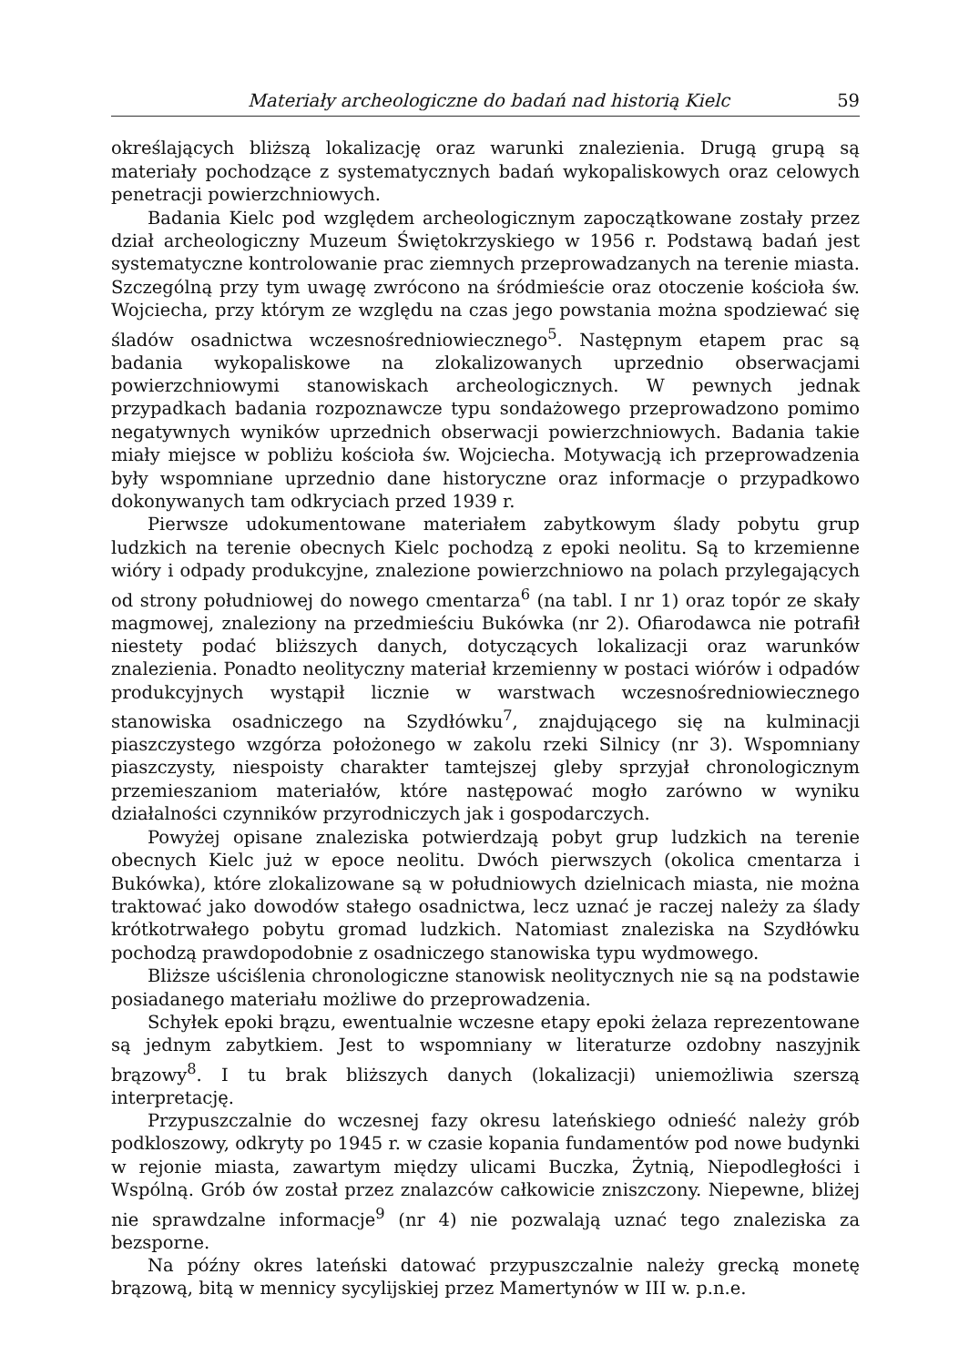Materiały archeologiczne do badań nad historią Kielc 59
określających bliższą lokalizację oraz warunki znalezienia. Drugą grupą są materiały pochodzące z systematycznych badań wykopaliskowych oraz celowych penetracji powierzchniowych.
Badania Kielc pod względem archeologicznym zapoczątkowane zostały przez dział archeologiczny Muzeum Świętokrzyskiego w 1956 r. Podstawą badań jest systematyczne kontrolowanie prac ziemnych przeprowadzanych na terenie miasta. Szczególną przy tym uwagę zwrócono na śródmieście oraz otoczenie kościoła św. Wojciecha, przy którym ze względu na czas jego powstania można spodziewać się śladów osadnictwa wczesnośredniowiecznego<sup>5</sup>. Następnym etapem prac są badania wykopaliskowe na zlokalizowanych uprzednio obserwacjami powierzchniowymi stanowiskach archeologicznych. W pewnych jednak przypadkach badania rozpoznawcze typu sondażowego przeprowadzono pomimo negatywnych wyników uprzednich obserwacji powierzchniowych. Badania takie miały miejsce w pobliżu kościoła św. Wojciecha. Motywacją ich przeprowadzenia były wspomniane uprzednio dane historyczne oraz informacje o przypadkowo dokonywanych tam odkryciach przed 1939 r.
Pierwsze udokumentowane materiałem zabytkowym ślady pobytu grup ludzkich na terenie obecnych Kielc pochodzą z epoki neolitu. Są to krzemienne wióry i odpady produkcyjne, znalezione powierzchniowo na polach przylegających od strony południowej do nowego cmentarza<sup>6</sup> (na tabl. I nr 1) oraz topór ze skały magmowej, znaleziony na przedmieściu Bukówka (nr 2). Ofiarodawca nie potrafił niestety podać bliższych danych, dotyczących lokalizacji oraz warunków znalezienia. Ponadto neolityczny materiał krzemienny w postaci wiórów i odpadów produkcyjnych wystąpił licznie w warstwach wczesnośredniowiecznego stanowiska osadniczego na Szydłówku<sup>7</sup>, znajdującego się na kulminacji piaszczystego wzgórza położonego w zakolu rzeki Silnicy (nr 3). Wspomniany piaszczysty, niespoisty charakter tamtejszej gleby sprzyjał chronologicznym przemieszaniom materiałów, które następować mogło zarówno w wyniku działalności czynników przyrodniczych jak i gospodarczych.
Powyżej opisane znaleziska potwierdzają pobyt grup ludzkich na terenie obecnych Kielc już w epoce neolitu. Dwóch pierwszych (okolica cmentarza i Bukówka), które zlokalizowane są w południowych dzielnicach miasta, nie można traktować jako dowodów stałego osadnictwa, lecz uznać je raczej należy za ślady krótkotrwałego pobytu gromad ludzkich. Natomiast znaleziska na Szydłówku pochodzą prawdopodobnie z osadniczego stanowiska typu wydmowego.
Bliższe uściślenia chronologiczne stanowisk neolitycznych nie są na podstawie posiadanego materiału możliwe do przeprowadzenia.
Schyłek epoki brązu, ewentualnie wczesne etapy epoki żelaza reprezentowane są jednym zabytkiem. Jest to wspomniany w literaturze ozdobny naszyjnik brązowy<sup>8</sup>. I tu brak bliższych danych (lokalizacji) uniemożliwia szerszą interpretację.
Przypuszczalnie do wczesnej fazy okresu lateńskiego odnieść należy grób podkloszowy, odkryty po 1945 r. w czasie kopania fundamentów pod nowe budynki w rejonie miasta, zawartym między ulicami Buczka, Żytnią, Niepodległości i Wspólną. Grób ów został przez znalazców całkowicie zniszczony. Niepewne, bliżej nie sprawdzalne informacje<sup>9</sup> (nr 4) nie pozwalają uznać tego znaleziska za bezsporne.
Na późny okres lateński datować przypuszczalnie należy grecką monetę brązową, bitą w mennicy sycylijskiej przez Mamertynów w III w. p.n.e.